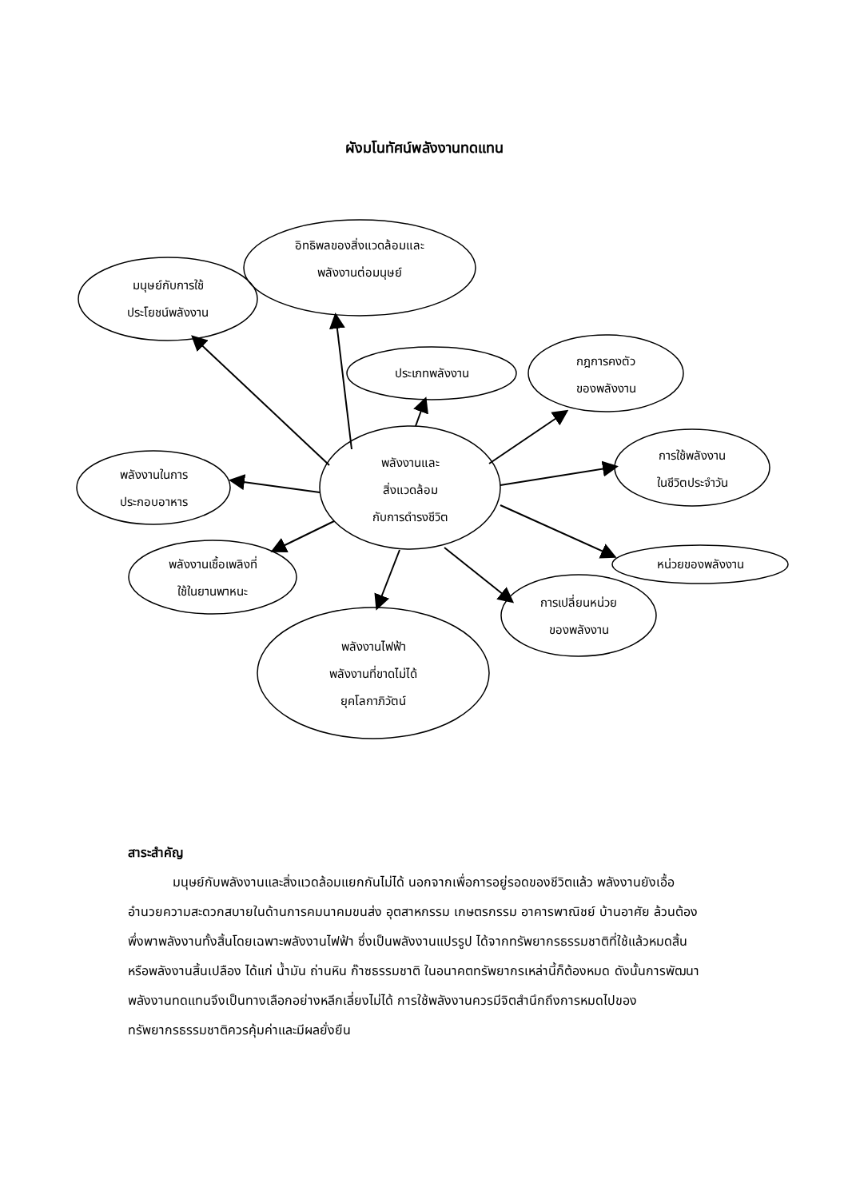ผังมโนทัศน์พลังงานทดแทน
มนุษย์กับการใช้
ประโยชน์พลังงาน
อิทธิพลของสิ่งแวดล้อมและ
พลังงานต่อมนุษย์
ประเภทพลังงาน
กฎการคงตัว
ของพลังงาน
การใช้พลังงาน
ในชีวิตประจำวัน
พลังงานในการ
ประกอบอาหาร
พลังงานและ
สิ่งแวดล้อม
กับการดำรงชีวิต
หน่วยของพลังงาน
พลังงานเชื้อเพลิงที่
ใช้ในยานพาหนะ
การเปลี่ยนหน่วย
ของพลังงาน
พลังงานไฟฟ้า
พลังงานที่ขาดไม่ได้
ยุคโลกาภิวัตน์
สาระสำคัญ
มนุษย์กับพลังงานและสิ่งแวดล้อมแยกกันไม่ได้ นอกจากเพื่อการอยู่รอดของชีวิตแล้ว พลังงานยังเอื้ออำนวยความสะดวกสบายในด้านการคมนาคมขนส่ง อุตสาหกรรม เกษตรกรรม อาคารพาณิชย์ บ้านอาศัย ล้วนต้องพึ่งพาพลังงานทั้งสิ้นโดยเฉพาะพลังงานไฟฟ้า ซึ่งเป็นพลังงานแปรรูป ได้จากทรัพยากรธรรมชาติที่ใช้แล้วหมดสิ้นหรือพลังงานสิ้นเปลือง ได้แก่ น้ำมัน ถ่านหิน ก๊าซธรรมชาติ ในอนาคตทรัพยากรเหล่านี้ก็ต้องหมด ดังนั้นการพัฒนาพลังงานทดแทนจึงเป็นทางเลือกอย่างหลีกเลี่ยงไม่ได้ การใช้พลังงานควรมีจิตสำนึกถึงการหมดไปของทรัพยากรธรรมชาติควรคุ้มค่าและมีผลยั่งยืน